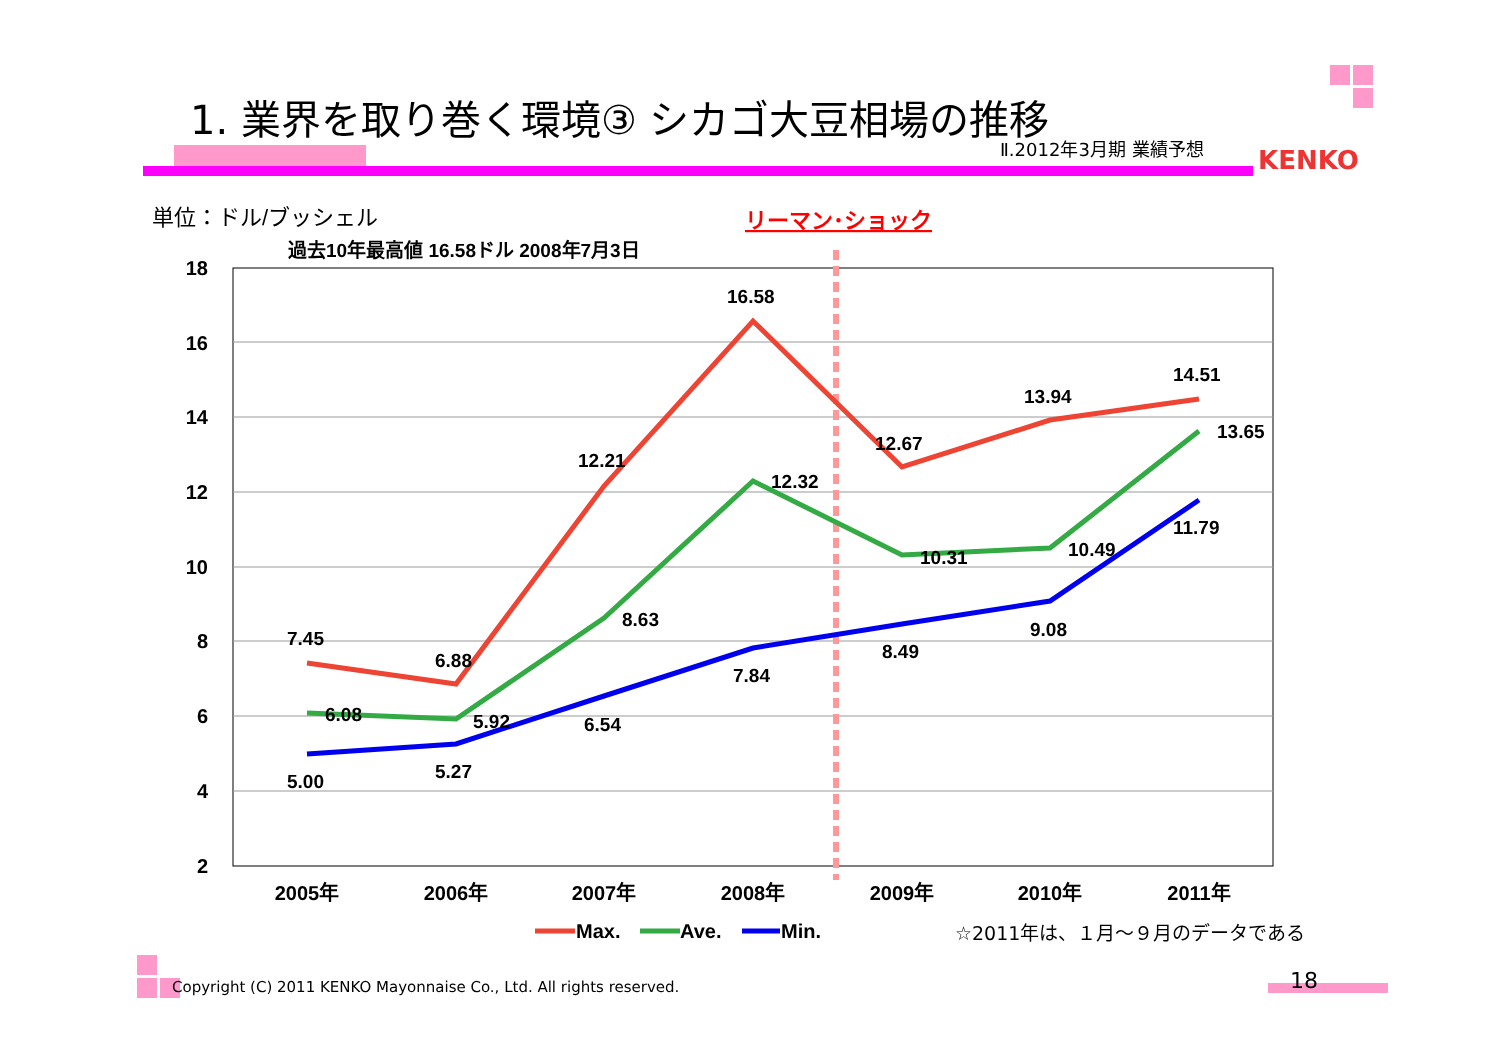1. 業界を取り巻く環境③ シカゴ大豆相場の推移
Ⅱ.2012年3月期 業績予想 KENKO
単位：ドル/ブッシェル
リーマン･ショック
過去10年最高値 16.58ドル 2008年7月3日
18
16
14
12
10
8
6
4
2
2005年
2006年
2007年
2008年
2009年
2010年
2011年
7.45
6.88
12.21
16.58
12.67
13.94
14.51
6.08
5.92
8.63
12.32
10.31
10.49
13.65
5.00
5.27
6.54
7.84
8.49
9.08
11.79
Max.
Ave.
Min.
☆2011年は、１月～９月のデータである
Copyright (C) 2011 KENKO Mayonnaise Co., Ltd. All rights reserved.
18